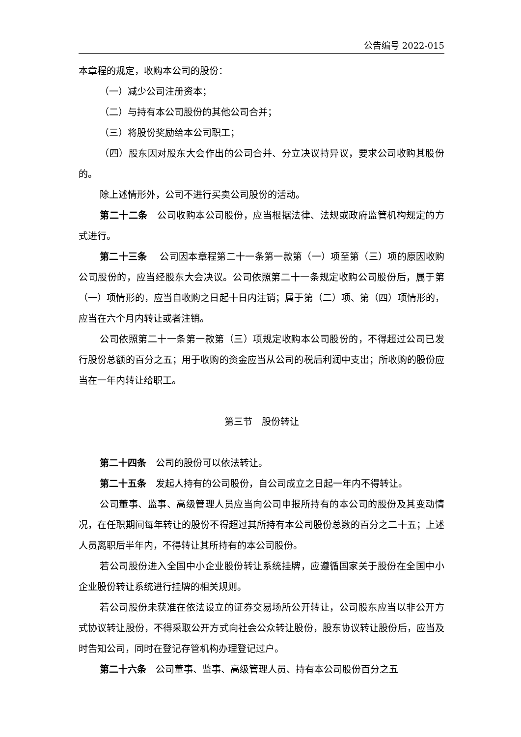公告编号 2022-015
本章程的规定，收购本公司的股份：
（一）减少公司注册资本；
（二）与持有本公司股份的其他公司合并；
（三）将股份奖励给本公司职工；
（四）股东因对股东大会作出的公司合并、分立决议持异议，要求公司收购其股份的。
除上述情形外，公司不进行买卖公司股份的活动。
第二十二条　公司收购本公司股份，应当根据法律、法规或政府监管机构规定的方式进行。
第二十三条　 公司因本章程第二十一条第一款第（一）项至第（三）项的原因收购公司股份的，应当经股东大会决议。公司依照第二十一条规定收购公司股份后，属于第（一）项情形的，应当自收购之日起十日内注销；属于第（二）项、第（四）项情形的，应当在六个月内转让或者注销。
公司依照第二十一条第一款第（三）项规定收购本公司股份的，不得超过公司已发行股份总额的百分之五；用于收购的资金应当从公司的税后利润中支出；所收购的股份应当在一年内转让给职工。
第三节　股份转让
第二十四条　公司的股份可以依法转让。
第二十五条　发起人持有的公司股份，自公司成立之日起一年内不得转让。
公司董事、监事、高级管理人员应当向公司申报所持有的本公司的股份及其变动情况，在任职期间每年转让的股份不得超过其所持有本公司股份总数的百分之二十五；上述人员离职后半年内，不得转让其所持有的本公司股份。
若公司股份进入全国中小企业股份转让系统挂牌，应遵循国家关于股份在全国中小企业股份转让系统进行挂牌的相关规则。
若公司股份未获准在依法设立的证券交易场所公开转让，公司股东应当以非公开方式协议转让股份，不得采取公开方式向社会公众转让股份，股东协议转让股份后，应当及时告知公司，同时在登记存管机构办理登记过户。
第二十六条　公司董事、监事、高级管理人员、持有本公司股份百分之五